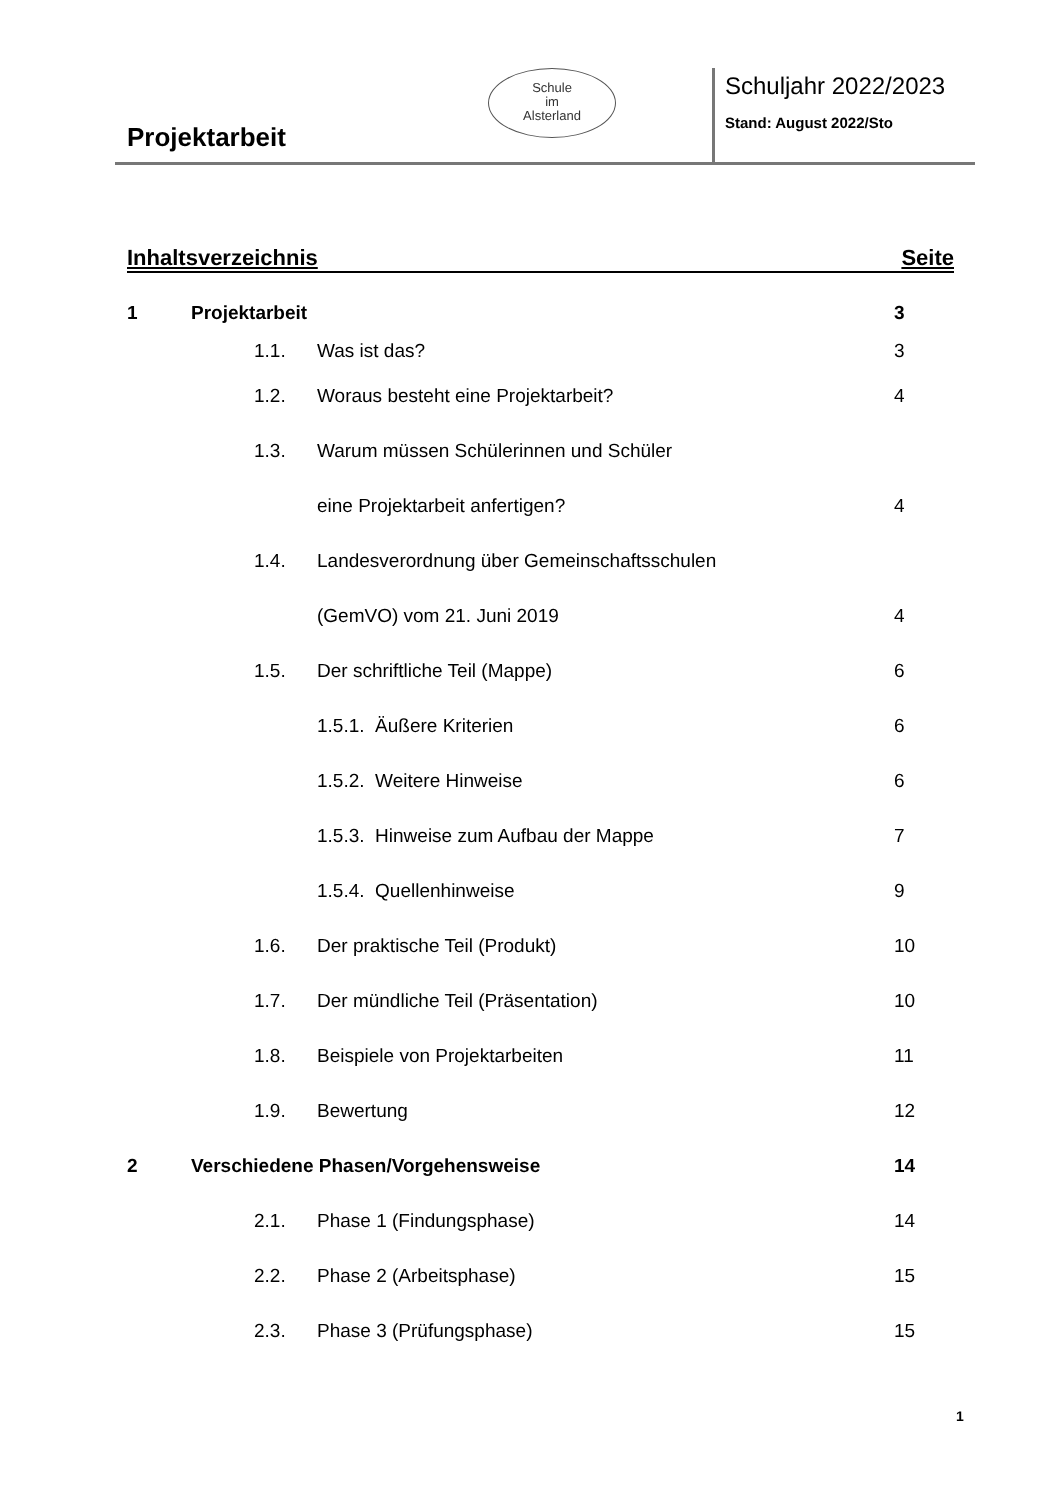Projektarbeit
Schule
im
Alsterland
Schuljahr 2022/2023
Stand: August 2022/Sto
Inhaltsverzeichnis Seite
1 Projektarbeit 3
1.1. Was ist das? 3
1.2. Woraus besteht eine Projektarbeit? 4
1.3. Warum müssen Schülerinnen und Schüler
eine Projektarbeit anfertigen? 4
1.4. Landesverordnung über Gemeinschaftsschulen
(GemVO) vom 21. Juni 2019 4
1.5. Der schriftliche Teil (Mappe) 6
1.5.1. Äußere Kriterien 6
1.5.2. Weitere Hinweise 6
1.5.3. Hinweise zum Aufbau der Mappe 7
1.5.4. Quellenhinweise 9
1.6. Der praktische Teil (Produkt) 10
1.7. Der mündliche Teil (Präsentation) 10
1.8. Beispiele von Projektarbeiten 11
1.9. Bewertung 12
2 Verschiedene Phasen/Vorgehensweise 14
2.1. Phase 1 (Findungsphase) 14
2.2. Phase 2 (Arbeitsphase) 15
2.3. Phase 3 (Prüfungsphase) 15
1